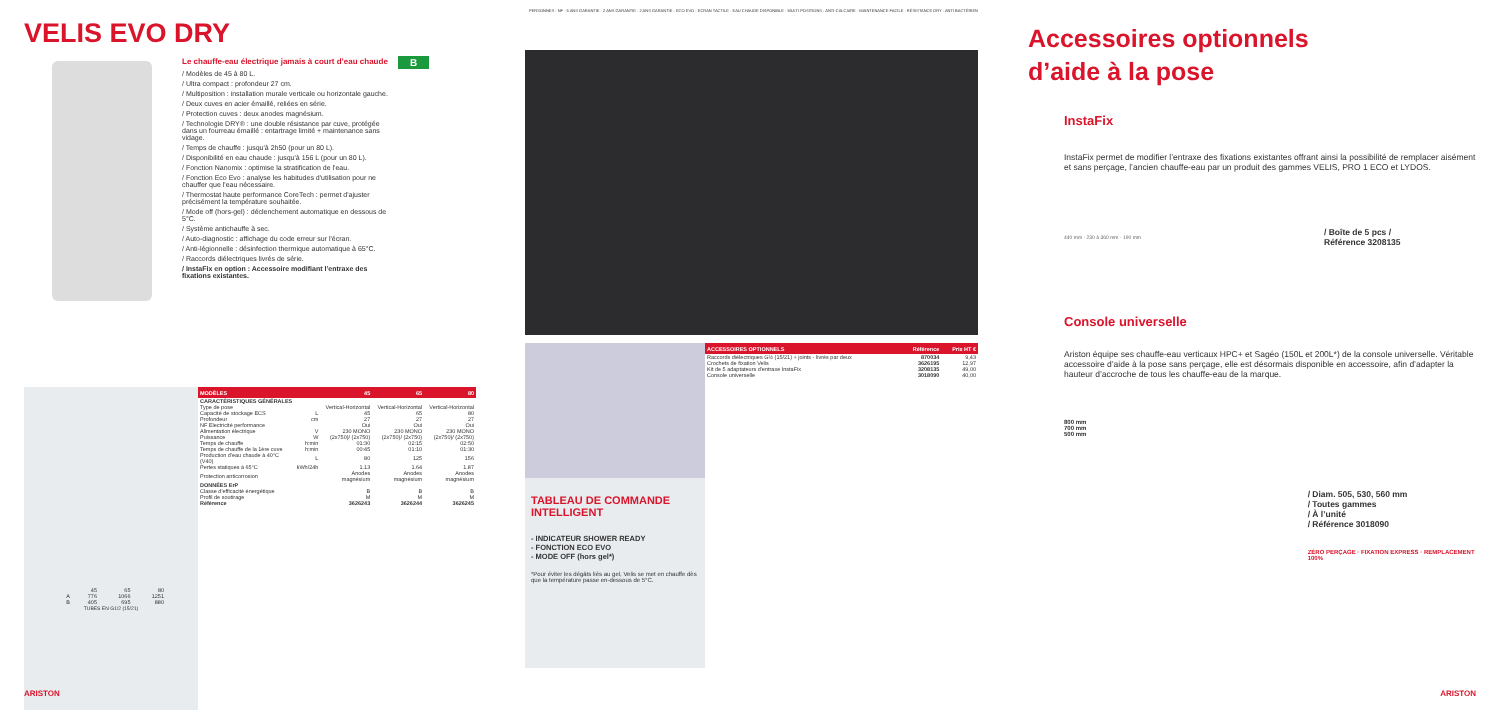VELIS EVO DRY
Le chauffe-eau électrique jamais à court d’eau chaude
/ Modèles de 45 à 80 L.
/ Ultra compact : profondeur 27 cm.
/ Multiposition : installation murale verticale ou horizontale gauche.
/ Deux cuves en acier émaillé, reliées en série.
/ Protection cuves : deux anodes magnésium.
/ Technologie DRY® : une double résistance par cuve, protégée dans un fourreau émaillé : entartrage limité + maintenance sans vidage.
/ Temps de chauffe : jusqu'à 2h50 (pour un 80 L).
/ Disponibilité en eau chaude : jusqu'à 156 L (pour un 80 L).
/ Fonction Nanomix : optimise la stratification de l'eau.
/ Fonction Eco Evo : analyse les habitudes d'utilisation pour ne chauffer que l'eau nécessaire.
/ Thermostat haute performance CoreTech : permet d'ajuster précisément la température souhaitée.
/ Mode off (hors-gel) : déclenchement automatique en dessous de 5°C.
/ Système antichauffe à sec.
/ Auto-diagnostic : affichage du code erreur sur l'écran.
/ Anti-légionnelle : désinfection thermique automatique à 65°C.
/ Raccords diélectriques livrés de série.
/ InstaFix en option : Accessoire modifiant l’entraxe des fixations existantes.
B
| | 45 | 65 | 80 |
| A | 776 | 1066 | 1251 |
| B | 405 | 695 | 880 |
TUBES EN G1/2 (15/21)
| MODÈLES | | 45 | 65 | 80 |
| --- | --- | --- | --- | --- |
| CARACTÉRISTIQUES GÉNÉRALES | | | | |
| Type de pose | | Vertical-Horizontal | Vertical-Horizontal | Vertical-Horizontal |
| Capacité de stockage ECS | L | 45 | 65 | 80 |
| Profondeur | cm | 27 | 27 | 27 |
| NF Electricité performance | | Oui | Oui | Oui |
| Alimentation électrique | V | 230 MONO | 230 MONO | 230 MONO |
| Puissance | W | (2x750)/ (2x750) | (2x750)/ (2x750) | (2x750)/ (2x750) |
| Temps de chauffe | h:min | 01:30 | 02:15 | 02:50 |
| Temps de chauffe de la 1ère cuve | h:min | 00:45 | 01:10 | 01:30 |
| Production d'eau chaude à 40°C (V40) | L | 80 | 125 | 156 |
| Pertes statiques à 65°C | kWh/24h | 1.13 | 1.64 | 1.87 |
| Protection anticorrosion | | Anodes magnésium | Anodes magnésium | Anodes magnésium |
| DONNÉES ErP | | | | |
| Classe d'efficacité énergétique | | B | B | B |
| Profil de soutirage | | M | M | M |
| Référence | | 3626243 | 3626244 | 3626245 |
ARISTON
PERSONNES · NF · 5 ANS GARANTIE · 2 ANS GARANTIE · 2 ANS GARANTIE · ECO EVO · ECRAN TACTILE · EAU CHAUDE DISPONIBLE · MULTI POSITIONS · ANTI-CALCAIRE · MAINTENANCE FACILE · RÉSISTANCE DRY · ANTI BACTÉRIEN
TABLEAU DE COMMANDE INTELLIGENT
- INDICATEUR SHOWER READY
- FONCTION ECO EVO
- MODE OFF (hors gel*)
*Pour éviter les dégâts liés au gel, Velis se met en chauffe dès que la température passe en-dessous de 5°C.
| ACCESSOIRES OPTIONNELS | Référence | Prix HT € |
| --- | --- | --- |
| Raccords diélectriques G½ (15/21) + joints - livrés par deux | 870034 | 9,43 |
| Crochets de fixation Velis | 3626195 | 12,97 |
| Kit de 5 adaptateurs d'entraxe InstaFix | 3208135 | 49,00 |
| Console universelle | 3018090 | 40,00 |
Accessoires optionnels
d’aide à la pose
InstaFix
InstaFix permet de modifier l’entraxe des fixations existantes offrant ainsi la possibilité de remplacer aisément et sans perçage, l’ancien chauffe-eau par un produit des gammes VELIS, PRO 1 ECO et LYDOS.
440 mm · 230 à 360 mm · 190 mm
/ Boîte de 5 pcs /
Référence 3208135
Console universelle
Ariston équipe ses chauffe-eau verticaux HPC+ et Sagéo (150L et 200L*) de la console universelle. Véritable accessoire d’aide à la pose sans perçage, elle est désormais disponible en accessoire, afin d’adapter la hauteur d’accroche de tous les chauffe-eau de la marque.
800 mm
700 mm
500 mm
/ Diam. 505, 530, 560 mm
/ Toutes gammes
/ À l’unité
/ Référence 3018090
ZÉRO PERÇAGE · FIXATION EXPRESS · REMPLACEMENT 100%
ARISTON